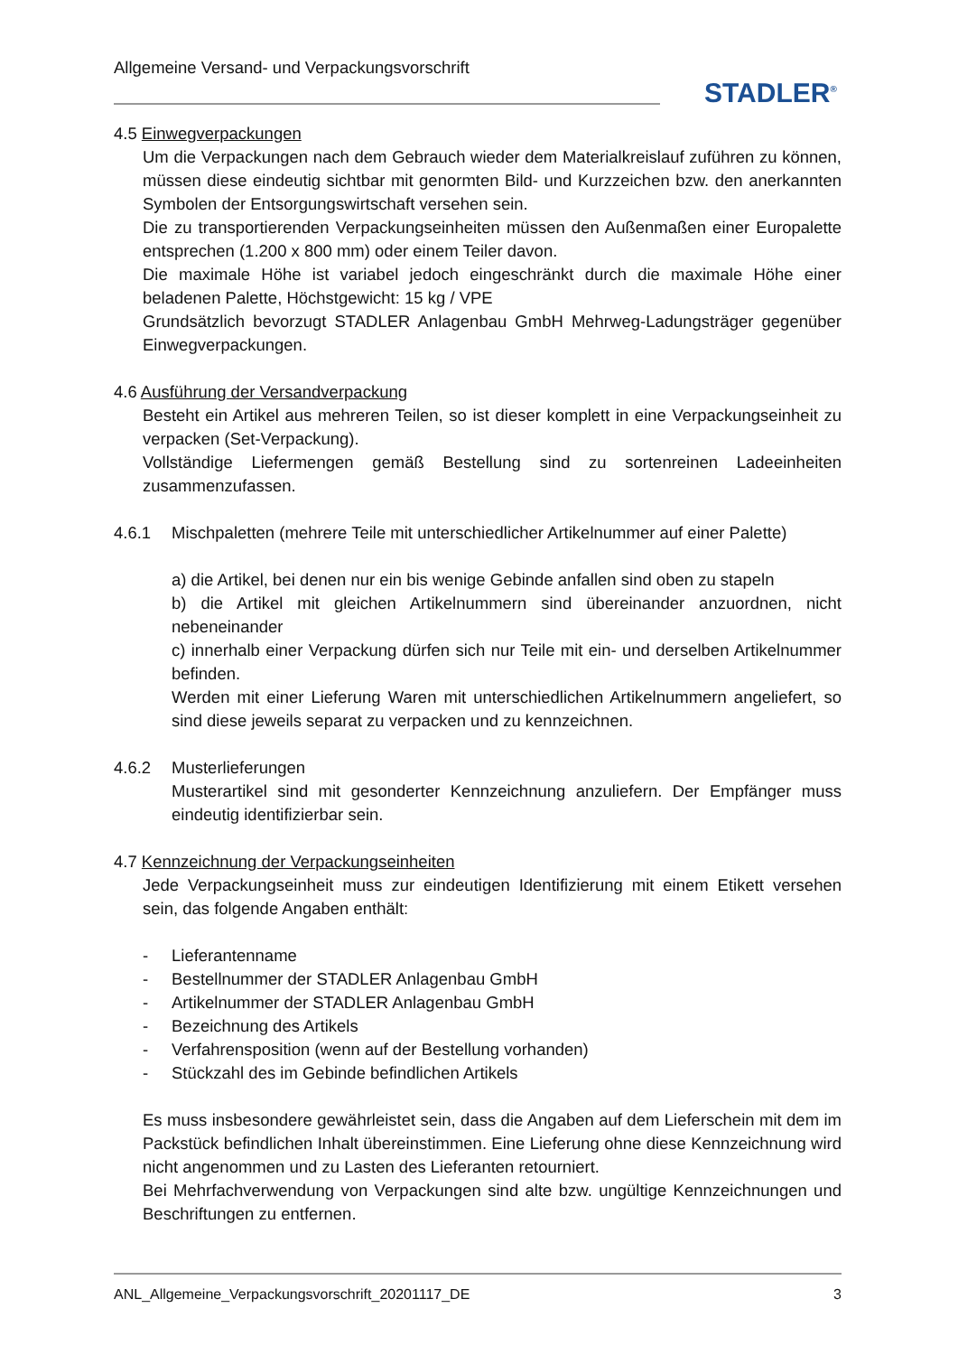Allgemeine Versand- und Verpackungsvorschrift
STADLER<sup>®</sup>
4.5 Einwegverpackungen
Um die Verpackungen nach dem Gebrauch wieder dem Materialkreislauf zuführen zu können, müssen diese eindeutig sichtbar mit genormten Bild- und Kurzzeichen bzw. den anerkannten Symbolen der Entsorgungswirtschaft versehen sein.
Die zu transportierenden Verpackungseinheiten müssen den Außenmaßen einer Europalette entsprechen (1.200 x 800 mm) oder einem Teiler davon.
Die maximale Höhe ist variabel jedoch eingeschränkt durch die maximale Höhe einer beladenen Palette, Höchstgewicht: 15 kg / VPE
Grundsätzlich bevorzugt STADLER Anlagenbau GmbH Mehrweg-Ladungsträger gegenüber Einwegverpackungen.
4.6 Ausführung der Versandverpackung
Besteht ein Artikel aus mehreren Teilen, so ist dieser komplett in eine Verpackungseinheit zu verpacken (Set-Verpackung).
Vollständige Liefermengen gemäß Bestellung sind zu sortenreinen Ladeeinheiten zusammenzufassen.
4.6.1 Mischpaletten (mehrere Teile mit unterschiedlicher Artikelnummer auf einer Palette)
a) die Artikel, bei denen nur ein bis wenige Gebinde anfallen sind oben zu stapeln
b) die Artikel mit gleichen Artikelnummern sind übereinander anzuordnen, nicht nebeneinander
c) innerhalb einer Verpackung dürfen sich nur Teile mit ein- und derselben Artikelnummer befinden.
Werden mit einer Lieferung Waren mit unterschiedlichen Artikelnummern angeliefert, so sind diese jeweils separat zu verpacken und zu kennzeichnen.
4.6.2 Musterlieferungen
Musterartikel sind mit gesonderter Kennzeichnung anzuliefern. Der Empfänger muss eindeutig identifizierbar sein.
4.7 Kennzeichnung der Verpackungseinheiten
Jede Verpackungseinheit muss zur eindeutigen Identifizierung mit einem Etikett versehen sein, das folgende Angaben enthält:
- Lieferantenname
- Bestellnummer der STADLER Anlagenbau GmbH
- Artikelnummer der STADLER Anlagenbau GmbH
- Bezeichnung des Artikels
- Verfahrensposition (wenn auf der Bestellung vorhanden)
- Stückzahl des im Gebinde befindlichen Artikels
Es muss insbesondere gewährleistet sein, dass die Angaben auf dem Lieferschein mit dem im Packstück befindlichen Inhalt übereinstimmen. Eine Lieferung ohne diese Kennzeichnung wird nicht angenommen und zu Lasten des Lieferanten retourniert.
Bei Mehrfachverwendung von Verpackungen sind alte bzw. ungültige Kennzeichnungen und Beschriftungen zu entfernen.
ANL_Allgemeine_Verpackungsvorschrift_20201117_DE 3